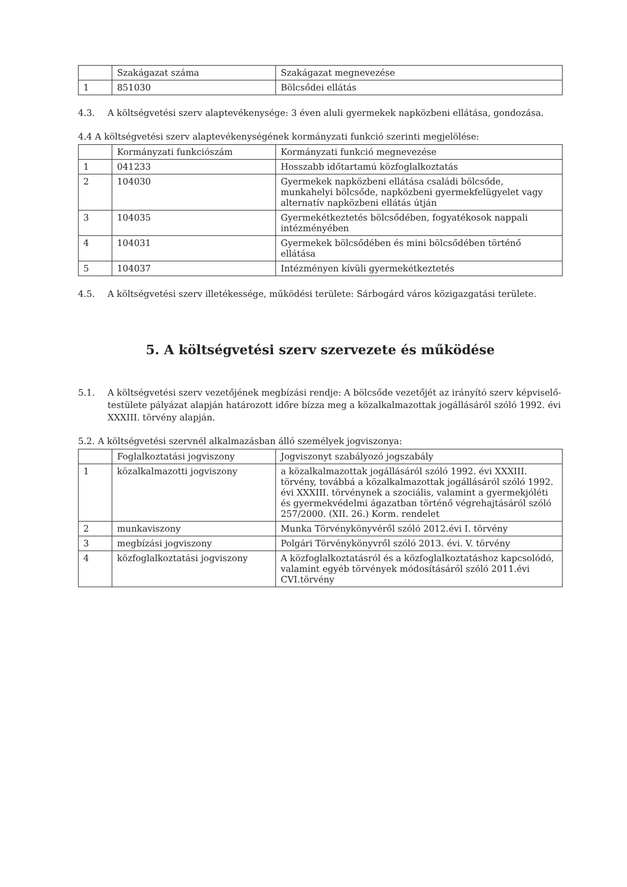| | Szakágazat száma | Szakágazat megnevezése |
| --- | --- | --- |
| 1 | 851030 | Bölcsődei ellátás |
4.3. A költségvetési szerv alaptevékenysége: 3 éven aluli gyermekek napközbeni ellátása, gondozása.
4.4 A költségvetési szerv alaptevékenységének kormányzati funkció szerinti megjelölése:
| | Kormányzati funkciószám | Kormányzati funkció megnevezése |
| --- | --- | --- |
| 1 | 041233 | Hosszabb időtartamú közfoglalkoztatás |
| 2 | 104030 | Gyermekek napközbeni ellátása családi bölcsőde, munkahelyi bölcsőde, napközbeni gyermekfelügyelet vagy alternatív napközbeni ellátás útján |
| 3 | 104035 | Gyermekétkeztetés bölcsődében, fogyatékosok nappali intézményében |
| 4 | 104031 | Gyermekek bölcsődében és mini bölcsődében történő ellátása |
| 5 | 104037 | Intézményen kívüli gyermekétkeztetés |
4.5. A költségvetési szerv illetékessége, működési területe: Sárbogárd város közigazgatási területe.
5. A költségvetési szerv szervezete és működése
5.1. A költségvetési szerv vezetőjének megbízási rendje: A bölcsőde vezetőjét az irányító szerv képviselő-testülete pályázat alapján határozott időre bízza meg a közalkalmazottak jogállásáról szóló 1992. évi XXXIII. törvény alapján.
5.2. A költségvetési szervnél alkalmazásban álló személyek jogviszonya:
| | Foglalkoztatási jogviszony | Jogviszonyt szabályozó jogszabály |
| --- | --- | --- |
| 1 | közalkalmazotti jogviszony | a közalkalmazottak jogállásáról szóló 1992. évi XXXIII. törvény, továbbá a közalkalmazottak jogállásáról szóló 1992. évi XXXIII. törvénynek a szociális, valamint a gyermekjóléti és gyermekvédelmi ágazatban történő végrehajtásáról szóló 257/2000. (XII. 26.) Korm. rendelet |
| 2 | munkaviszony | Munka Törvénykönyvéről szóló 2012.évi I. törvény |
| 3 | megbízási jogviszony | Polgári Törvénykönyvről szóló 2013. évi. V. törvény |
| 4 | közfoglalkoztatási jogviszony | A közfoglalkoztatásról és a közfoglalkoztatáshoz kapcsolódó, valamint egyéb törvények módosításáról szóló 2011.évi CVI.törvény |